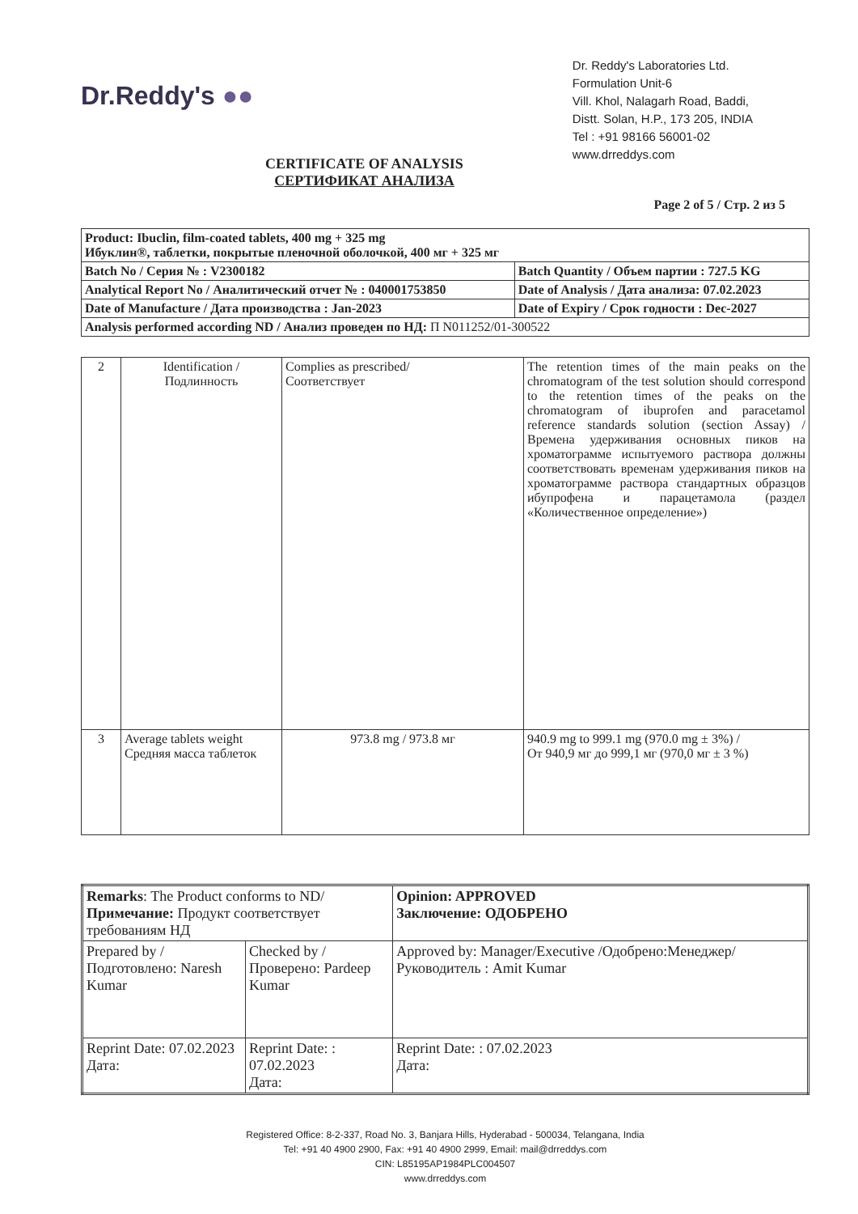Dr.Reddy's ●●
Dr. Reddy's Laboratories Ltd.
Formulation Unit-6
Vill. Khol, Nalagarh Road, Baddi,
Distt. Solan, H.P., 173 205, INDIA
Tel : +91 98166 56001-02
www.drreddys.com
CERTIFICATE OF ANALYSIS
СЕРТИФИКАТ АНАЛИЗА
Page 2 of 5 / Стр. 2 из 5
| Product: Ibuclin, film-coated tablets, 400 mg + 325 mg Ибуклин®, таблетки, покрытые пленочной оболочкой, 400 мг + 325 мг | |
| Batch No / Серия № : V2300182 | Batch Quantity / Объем партии : 727.5 KG |
| Analytical Report No / Аналитический отчет № : 040001753850 | Date of Analysis / Дата анализа: 07.02.2023 |
| Date of Manufacture / Дата производства : Jan-2023 | Date of Expiry / Срок годности : Dec-2027 |
| Analysis performed according ND / Анализ проведен по НД: П N011252/01-300522 | |
| 2 | Identification / Подлинность | Complies as prescribed/ Соответствует | The retention times of the main peaks on the chromatogram of the test solution should correspond to the retention times of the peaks on the chromatogram of ibuprofen and paracetamol reference standards solution (section Assay) / Времена удерживания основных пиков на хроматограмме испытуемого раствора должны соответствовать временам удерживания пиков на хроматограмме раствора стандартных образцов ибупрофена и парацетамола (раздел «Количественное определение») |
| 3 | Average tablets weight Средняя масса таблеток | 973.8 mg / 973.8 мг | 940.9 mg to 999.1 mg (970.0 mg ± 3%) / От 940,9 мг до 999,1 мг (970,0 мг ± 3 %) |
| Remarks : The Product conforms to ND/ Примечание: Продукт соответствует требованиям НД | | Opinion: APPROVED Заключение: ОДОБРЕНО |
| Prepared by / Подготовлено: Naresh Kumar | Checked by / Проверено: Pardeep Kumar | Approved by: Manager/Executive /Одобрено:Менеджер/Руководитель : Amit Kumar |
| Reprint Date: 07.02.2023 Дата: | Reprint Date: : 07.02.2023 Дата: | Reprint Date: : 07.02.2023 Дата: |
Registered Office: 8-2-337, Road No. 3, Banjara Hills, Hyderabad - 500034, Telangana, India
Tel: +91 40 4900 2900, Fax: +91 40 4900 2999, Email: mail@drreddys.com
CIN: L85195AP1984PLC004507
www.drreddys.com